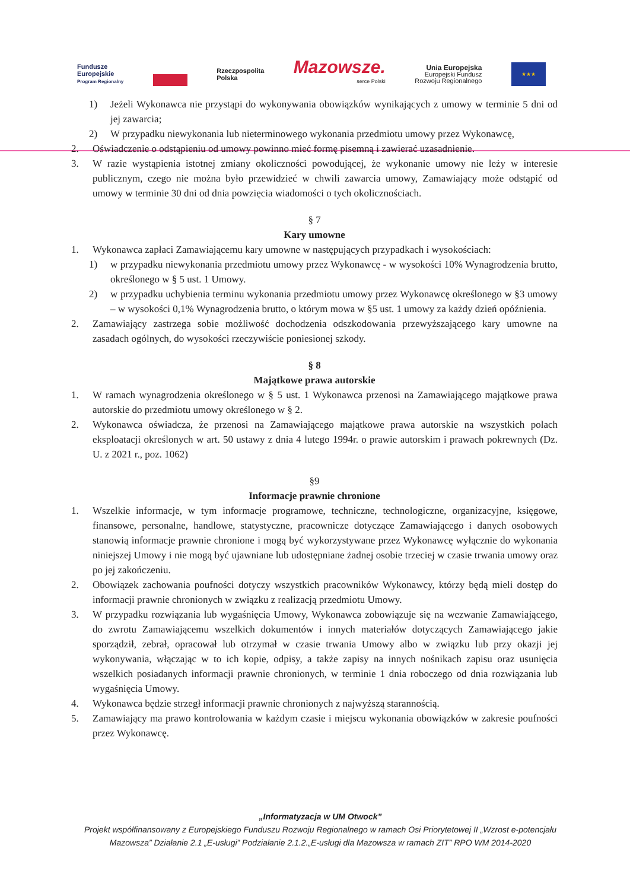Fundusze
Europejskie
Program Regionalny
Rzeczpospolita
Polska
Mazowsze.
serce Polski
Unia Europejska
Europejski Fundusz
Rozwoju Regionalnego
★★★
1) Jeżeli Wykonawca nie przystąpi do wykonywania obowiązków wynikających z umowy w terminie 5 dni od jej zawarcia;
2) W przypadku niewykonania lub nieterminowego wykonania przedmiotu umowy przez Wykonawcę,
2. Oświadczenie o odstąpieniu od umowy powinno mieć formę pisemną i zawierać uzasadnienie.
3. W razie wystąpienia istotnej zmiany okoliczności powodującej, że wykonanie umowy nie leży w interesie publicznym, czego nie można było przewidzieć w chwili zawarcia umowy, Zamawiający może odstąpić od umowy w terminie 30 dni od dnia powzięcia wiadomości o tych okolicznościach.
§ 7
Kary umowne
1. Wykonawca zapłaci Zamawiającemu kary umowne w następujących przypadkach i wysokościach:
1) w przypadku niewykonania przedmiotu umowy przez Wykonawcę - w wysokości 10% Wynagrodzenia brutto, określonego w § 5 ust. 1 Umowy.
2) w przypadku uchybienia terminu wykonania przedmiotu umowy przez Wykonawcę określonego w §3 umowy – w wysokości 0,1% Wynagrodzenia brutto, o którym mowa w §5 ust. 1 umowy za każdy dzień opóźnienia.
2. Zamawiający zastrzega sobie możliwość dochodzenia odszkodowania przewyższającego kary umowne na zasadach ogólnych, do wysokości rzeczywiście poniesionej szkody.
§ 8
Majątkowe prawa autorskie
1. W ramach wynagrodzenia określonego w § 5 ust. 1 Wykonawca przenosi na Zamawiającego majątkowe prawa autorskie do przedmiotu umowy określonego w § 2.
2. Wykonawca oświadcza, że przenosi na Zamawiającego majątkowe prawa autorskie na wszystkich polach eksploatacji określonych w art. 50 ustawy z dnia 4 lutego 1994r. o prawie autorskim i prawach pokrewnych (Dz. U. z 2021 r., poz. 1062)
§9
Informacje prawnie chronione
1. Wszelkie informacje, w tym informacje programowe, techniczne, technologiczne, organizacyjne, księgowe, finansowe, personalne, handlowe, statystyczne, pracownicze dotyczące Zamawiającego i danych osobowych stanowią informacje prawnie chronione i mogą być wykorzystywane przez Wykonawcę wyłącznie do wykonania niniejszej Umowy i nie mogą być ujawniane lub udostępniane żadnej osobie trzeciej w czasie trwania umowy oraz po jej zakończeniu.
2. Obowiązek zachowania poufności dotyczy wszystkich pracowników Wykonawcy, którzy będą mieli dostęp do informacji prawnie chronionych w związku z realizacją przedmiotu Umowy.
3. W przypadku rozwiązania lub wygaśnięcia Umowy, Wykonawca zobowiązuje się na wezwanie Zamawiającego, do zwrotu Zamawiającemu wszelkich dokumentów i innych materiałów dotyczących Zamawiającego jakie sporządził, zebrał, opracował lub otrzymał w czasie trwania Umowy albo w związku lub przy okazji jej wykonywania, włączając w to ich kopie, odpisy, a także zapisy na innych nośnikach zapisu oraz usunięcia wszelkich posiadanych informacji prawnie chronionych, w terminie 1 dnia roboczego od dnia rozwiązania lub wygaśnięcia Umowy.
4. Wykonawca będzie strzegł informacji prawnie chronionych z najwyższą starannością.
5. Zamawiający ma prawo kontrolowania w każdym czasie i miejscu wykonania obowiązków w zakresie poufności przez Wykonawcę.
„Informatyzacja w UM Otwock”
Projekt współfinansowany z Europejskiego Funduszu Rozwoju Regionalnego w ramach Osi Priorytetowej II „Wzrost e-potencjału Mazowsza” Działanie 2.1 „E-usługi” Podziałanie 2.1.2.„E-usługi dla Mazowsza w ramach ZIT” RPO WM 2014-2020